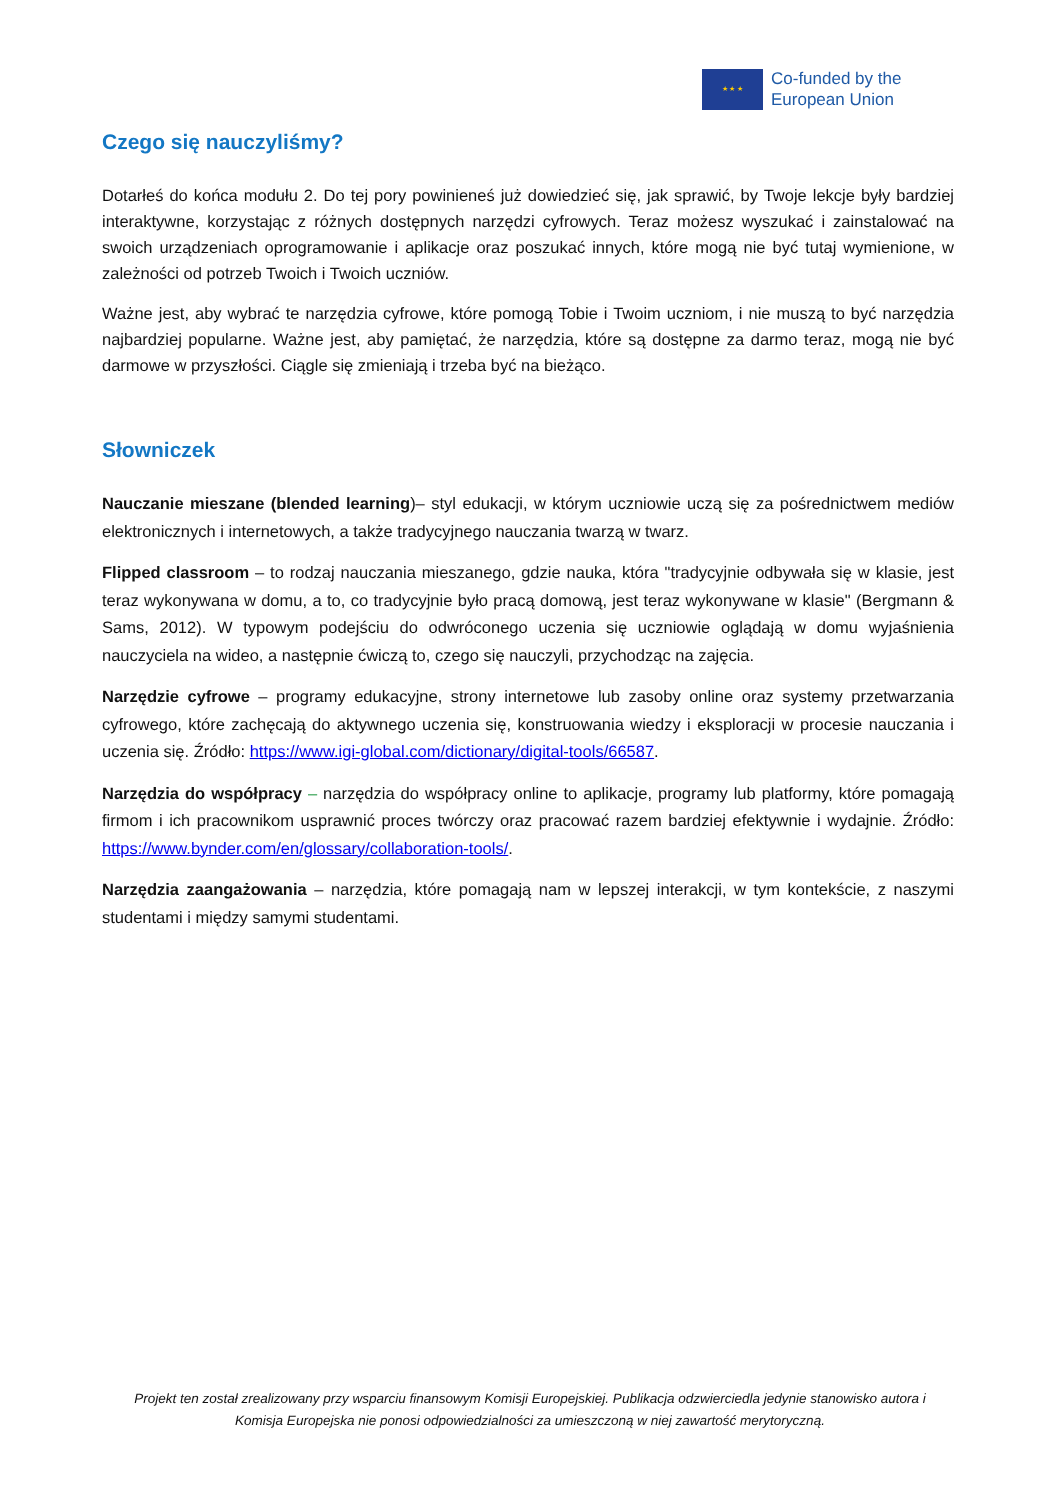★ ★ ★
Co-funded by the
European Union
Czego się nauczyliśmy?
Dotarłeś do końca modułu 2. Do tej pory powinieneś już dowiedzieć się, jak sprawić, by Twoje lekcje były bardziej interaktywne, korzystając z różnych dostępnych narzędzi cyfrowych. Teraz możesz wyszukać i zainstalować na swoich urządzeniach oprogramowanie i aplikacje oraz poszukać innych, które mogą nie być tutaj wymienione, w zależności od potrzeb Twoich i Twoich uczniów.
Ważne jest, aby wybrać te narzędzia cyfrowe, które pomogą Tobie i Twoim uczniom, i nie muszą to być narzędzia najbardziej popularne. Ważne jest, aby pamiętać, że narzędzia, które są dostępne za darmo teraz, mogą nie być darmowe w przyszłości. Ciągle się zmieniają i trzeba być na bieżąco.
Słowniczek
Nauczanie mieszane (blended learning)– styl edukacji, w którym uczniowie uczą się za pośrednictwem mediów elektronicznych i internetowych, a także tradycyjnego nauczania twarzą w twarz.
Flipped classroom – to rodzaj nauczania mieszanego, gdzie nauka, która "tradycyjnie odbywała się w klasie, jest teraz wykonywana w domu, a to, co tradycyjnie było pracą domową, jest teraz wykonywane w klasie" (Bergmann & Sams, 2012). W typowym podejściu do odwróconego uczenia się uczniowie oglądają w domu wyjaśnienia nauczyciela na wideo, a następnie ćwiczą to, czego się nauczyli, przychodząc na zajęcia.
Narzędzie cyfrowe – programy edukacyjne, strony internetowe lub zasoby online oraz systemy przetwarzania cyfrowego, które zachęcają do aktywnego uczenia się, konstruowania wiedzy i eksploracji w procesie nauczania i uczenia się. Źródło: https://www.igi-global.com/dictionary/digital-tools/66587.
Narzędzia do współpracy – narzędzia do współpracy online to aplikacje, programy lub platformy, które pomagają firmom i ich pracownikom usprawnić proces twórczy oraz pracować razem bardziej efektywnie i wydajnie. Źródło: https://www.bynder.com/en/glossary/collaboration-tools/.
Narzędzia zaangażowania – narzędzia, które pomagają nam w lepszej interakcji, w tym kontekście, z naszymi studentami i między samymi studentami.
Projekt ten został zrealizowany przy wsparciu finansowym Komisji Europejskiej. Publikacja odzwierciedla jedynie stanowisko autora i Komisja Europejska nie ponosi odpowiedzialności za umieszczoną w niej zawartość merytoryczną.